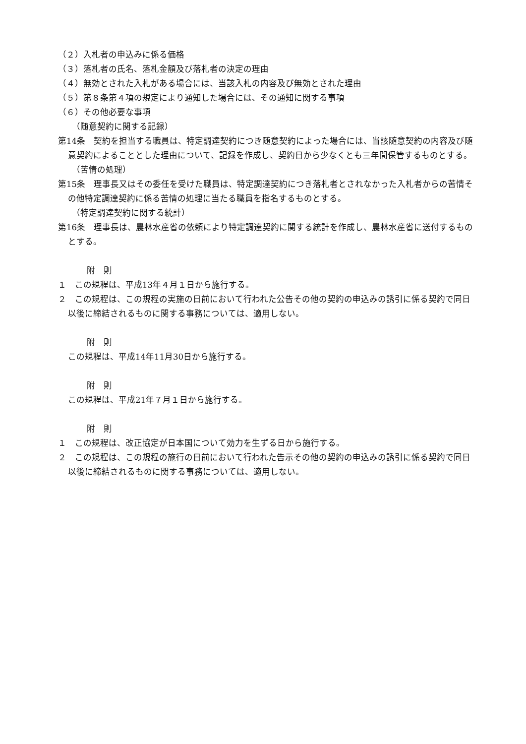（２）入札者の申込みに係る価格
（３）落札者の氏名、落札金額及び落札者の決定の理由
（４）無効とされた入札がある場合には、当該入札の内容及び無効とされた理由
（５）第８条第４項の規定により通知した場合には、その通知に関する事項
（６）その他必要な事項
（随意契約に関する記録）
第14条　契約を担当する職員は、特定調達契約につき随意契約によった場合には、当該随意契約の内容及び随意契約によることとした理由について、記録を作成し、契約日から少なくとも三年間保管するものとする。
（苦情の処理）
第15条　理事長又はその委任を受けた職員は、特定調達契約につき落札者とされなかった入札者からの苦情その他特定調達契約に係る苦情の処理に当たる職員を指名するものとする。
（特定調達契約に関する統計）
第16条　理事長は、農林水産省の依頼により特定調達契約に関する統計を作成し、農林水産省に送付するものとする。
附　則
１　この規程は、平成13年４月１日から施行する。
２　この規程は、この規程の実施の日前において行われた公告その他の契約の申込みの誘引に係る契約で同日以後に締結されるものに関する事務については、適用しない。
附　則
この規程は、平成14年11月30日から施行する。
附　則
この規程は、平成21年７月１日から施行する。
附　則
１　この規程は、改正協定が日本国について効力を生ずる日から施行する。
２　この規程は、この規程の施行の日前において行われた告示その他の契約の申込みの誘引に係る契約で同日以後に締結されるものに関する事務については、適用しない。